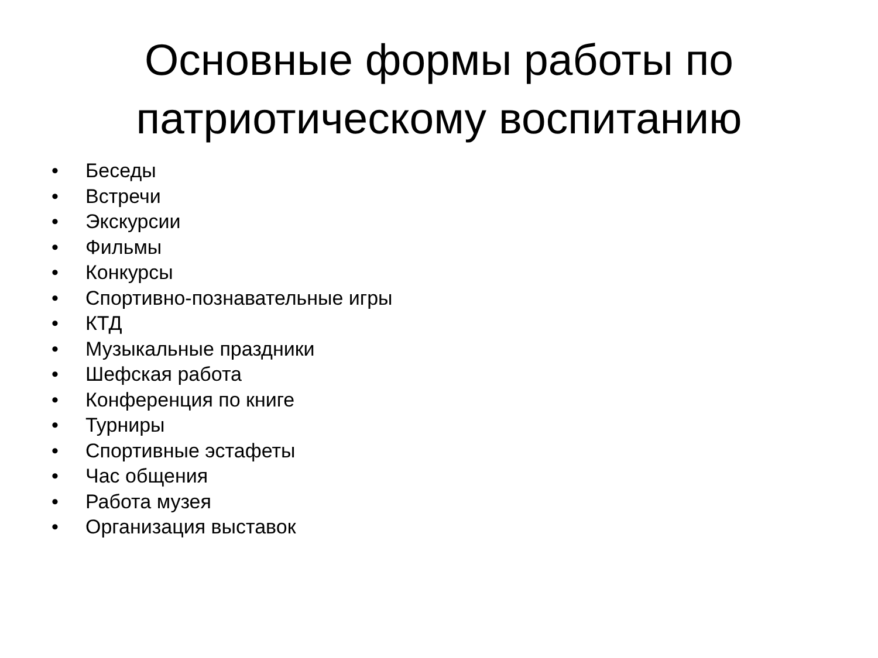Основные формы работы по
патриотическому воспитанию
• Беседы
• Встречи
• Экскурсии
• Фильмы
• Конкурсы
• Спортивно-познавательные игры
• КТД
• Музыкальные праздники
• Шефская работа
• Конференция по книге
• Турниры
• Спортивные эстафеты
• Час общения
• Работа музея
• Организация выставок